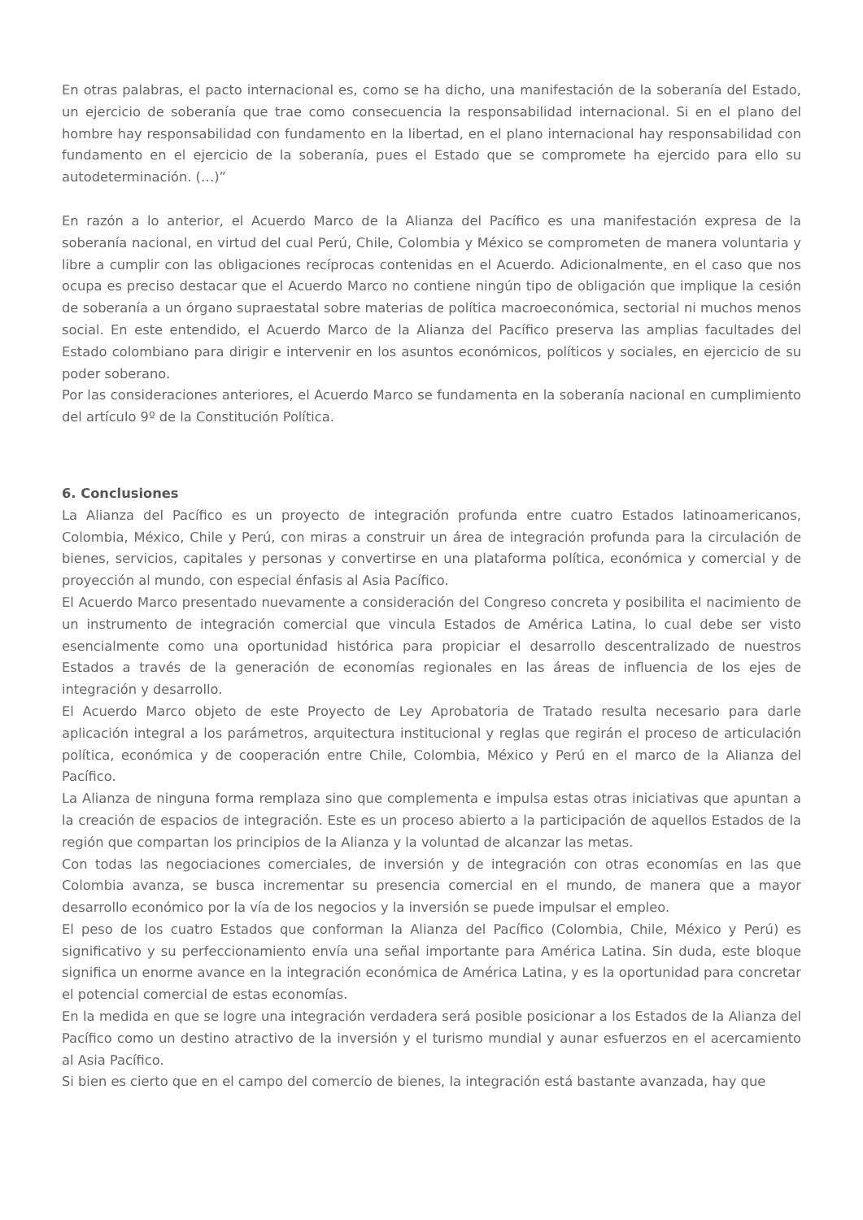En otras palabras, el pacto internacional es, como se ha dicho, una manifestación de la soberanía del Estado, un ejercicio de soberanía que trae como consecuencia la responsabilidad internacional. Si en el plano del hombre hay responsabilidad con fundamento en la libertad, en el plano internacional hay responsabilidad con fundamento en el ejercicio de la soberanía, pues el Estado que se compromete ha ejercido para ello su autodeterminación. (…)”
En razón a lo anterior, el Acuerdo Marco de la Alianza del Pacífico es una manifestación expresa de la soberanía nacional, en virtud del cual Perú, Chile, Colombia y México se comprometen de manera voluntaria y libre a cumplir con las obligaciones recíprocas contenidas en el Acuerdo. Adicionalmente, en el caso que nos ocupa es preciso destacar que el Acuerdo Marco no contiene ningún tipo de obligación que implique la cesión de soberanía a un órgano supraestatal sobre materias de política macroeconómica, sectorial ni muchos menos social. En este entendido, el Acuerdo Marco de la Alianza del Pacífico preserva las amplias facultades del Estado colombiano para dirigir e intervenir en los asuntos económicos, políticos y sociales, en ejercicio de su poder soberano.
Por las consideraciones anteriores, el Acuerdo Marco se fundamenta en la soberanía nacional en cumplimiento del artículo 9º de la Constitución Política.
6. Conclusiones
La Alianza del Pacífico es un proyecto de integración profunda entre cuatro Estados latinoamericanos, Colombia, México, Chile y Perú, con miras a construir un área de integración profunda para la circulación de bienes, servicios, capitales y personas y convertirse en una plataforma política, económica y comercial y de proyección al mundo, con especial énfasis al Asia Pacífico.
El Acuerdo Marco presentado nuevamente a consideración del Congreso concreta y posibilita el nacimiento de un instrumento de integración comercial que vincula Estados de América Latina, lo cual debe ser visto esencialmente como una oportunidad histórica para propiciar el desarrollo descentralizado de nuestros Estados a través de la generación de economías regionales en las áreas de influencia de los ejes de integración y desarrollo.
El Acuerdo Marco objeto de este Proyecto de Ley Aprobatoria de Tratado resulta necesario para darle aplicación integral a los parámetros, arquitectura institucional y reglas que regirán el proceso de articulación política, económica y de cooperación entre Chile, Colombia, México y Perú en el marco de la Alianza del Pacífico.
La Alianza de ninguna forma remplaza sino que complementa e impulsa estas otras iniciativas que apuntan a la creación de espacios de integración. Este es un proceso abierto a la participación de aquellos Estados de la región que compartan los principios de la Alianza y la voluntad de alcanzar las metas.
Con todas las negociaciones comerciales, de inversión y de integración con otras economías en las que Colombia avanza, se busca incrementar su presencia comercial en el mundo, de manera que a mayor desarrollo económico por la vía de los negocios y la inversión se puede impulsar el empleo.
El peso de los cuatro Estados que conforman la Alianza del Pacífico (Colombia, Chile, México y Perú) es significativo y su perfeccionamiento envía una señal importante para América Latina. Sin duda, este bloque significa un enorme avance en la integración económica de América Latina, y es la oportunidad para concretar el potencial comercial de estas economías.
En la medida en que se logre una integración verdadera será posible posicionar a los Estados de la Alianza del Pacífico como un destino atractivo de la inversión y el turismo mundial y aunar esfuerzos en el acercamiento al Asia Pacífico.
Si bien es cierto que en el campo del comercio de bienes, la integración está bastante avanzada, hay que